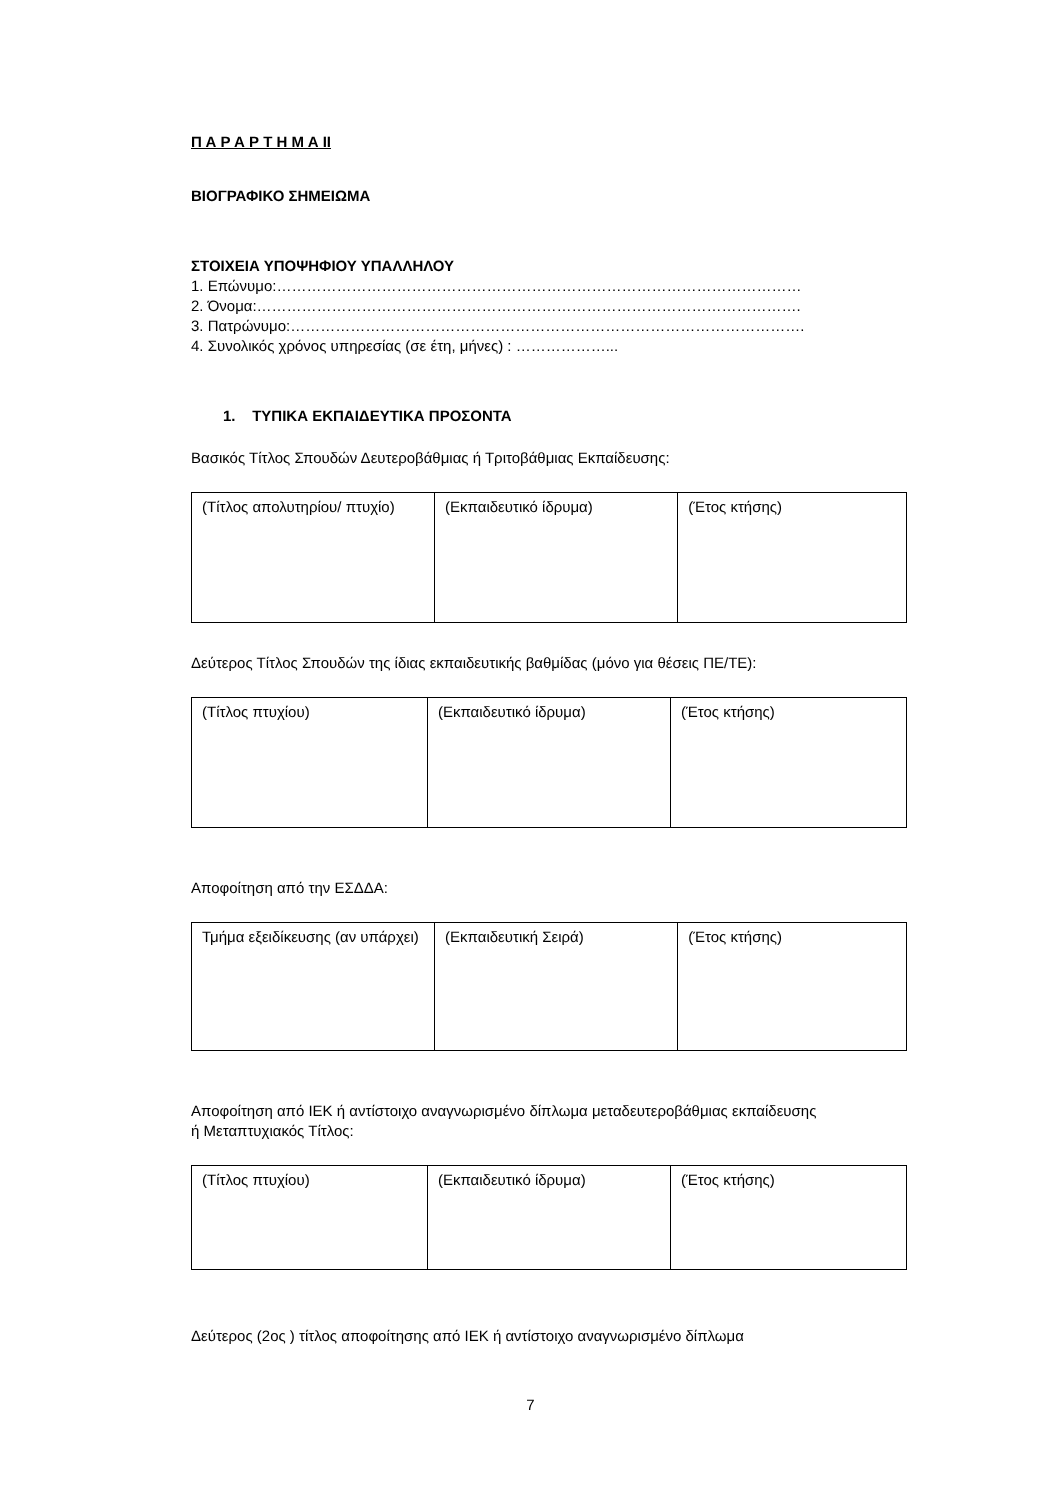Π Α Ρ Α Ρ Τ Η Μ Α ΙΙ
ΒΙΟΓΡΑΦΙΚΟ ΣΗΜΕΙΩΜΑ
ΣΤΟΙΧΕΙΑ ΥΠΟΨΗΦΙΟΥ ΥΠΑΛΛΗΛΟΥ
1. Επώνυμο:……………………………………………………………………………………………
2. Όνομα:……………………………………………………………………………………………….
3. Πατρώνυμο:………………………………………………………………………………………….
4. Συνολικός χρόνος υπηρεσίας (σε έτη, μήνες) : ………………...
1. ΤΥΠΙΚΑ ΕΚΠΑΙΔΕΥΤΙΚΑ ΠΡΟΣΟΝΤΑ
Βασικός Τίτλος Σπουδών Δευτεροβάθμιας ή Τριτοβάθμιας Εκπαίδευσης:
| (Τίτλος απολυτηρίου/ πτυχίο) | (Εκπαιδευτικό ίδρυμα) | (Έτος κτήσης) |
Δεύτερος Τίτλος Σπουδών της ίδιας εκπαιδευτικής βαθμίδας (μόνο για θέσεις ΠΕ/ΤΕ):
| (Τίτλος πτυχίου) | (Εκπαιδευτικό ίδρυμα) | (Έτος κτήσης) |
Αποφοίτηση από την ΕΣΔΔΑ:
| Τμήμα εξειδίκευσης (αν υπάρχει) | (Εκπαιδευτική Σειρά) | (Έτος κτήσης) |
Αποφοίτηση από ΙΕΚ ή αντίστοιχο αναγνωρισμένο δίπλωμα μεταδευτεροβάθμιας εκπαίδευσης
ή Μεταπτυχιακός Τίτλος:
| (Τίτλος πτυχίου) | (Εκπαιδευτικό ίδρυμα) | (Έτος κτήσης) |
Δεύτερος (2ος ) τίτλος αποφοίτησης από ΙΕΚ ή αντίστοιχο αναγνωρισμένο δίπλωμα
7